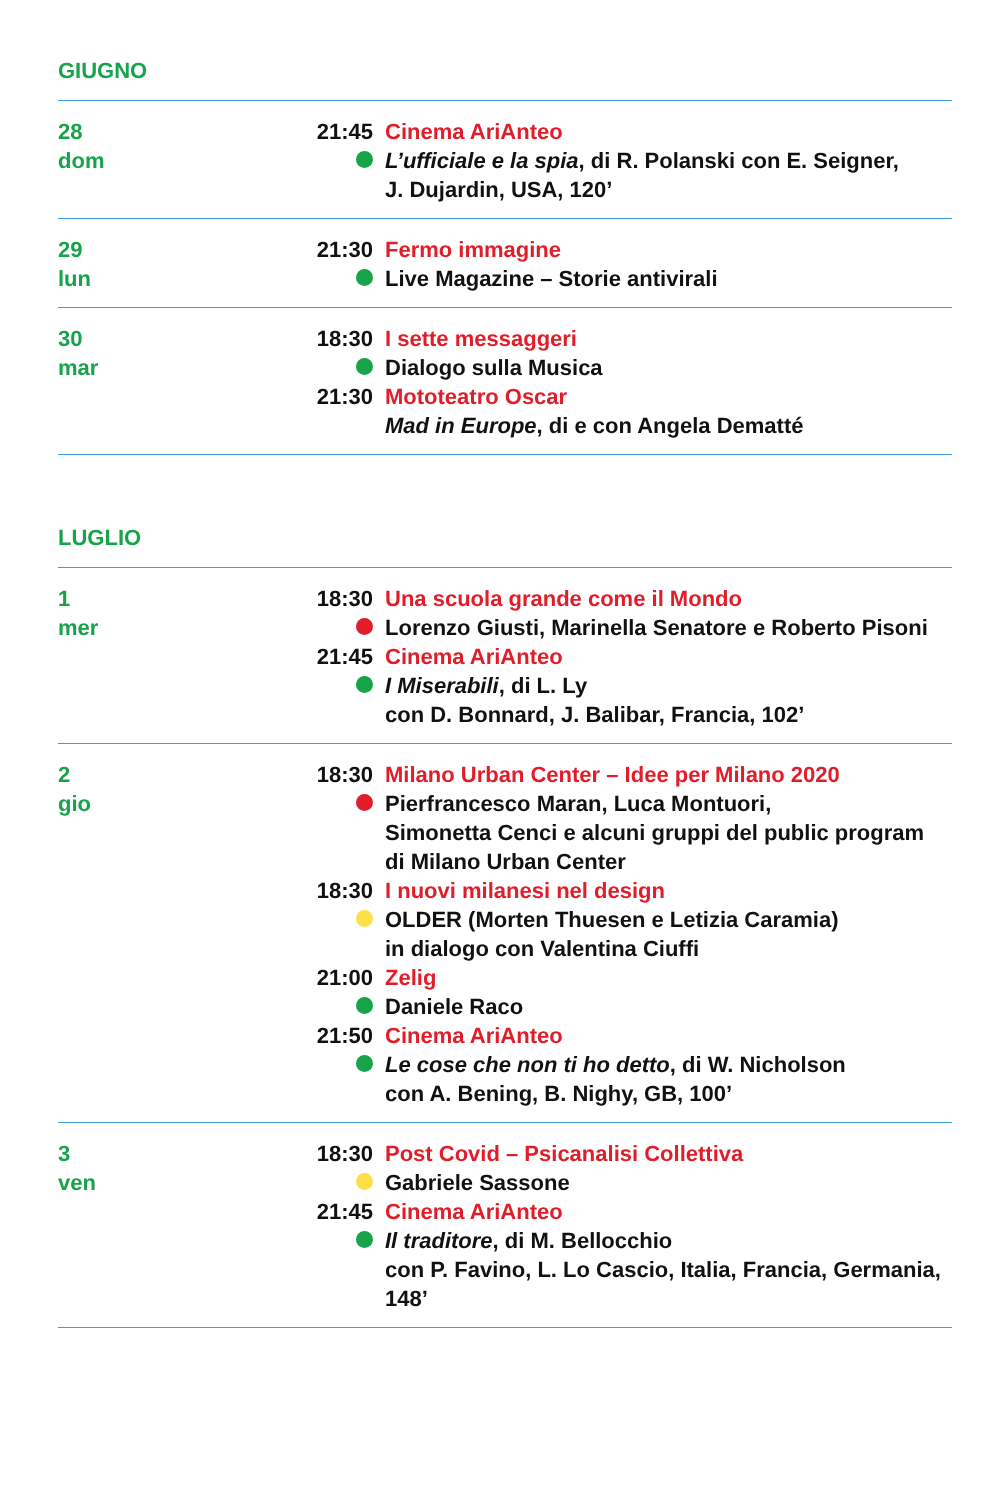GIUGNO
28
dom
21:45 Cinema AriAnteo
L’ufficiale e la spia, di R. Polanski con E. Seigner,
J. Dujardin, USA, 120’
29
lun
21:30 Fermo immagine
Live Magazine – Storie antivirali
30
mar
18:30 I sette messaggeri
Dialogo sulla Musica
21:30 Mototeatro Oscar
Mad in Europe, di e con Angela Dematté
LUGLIO
1
mer
18:30 Una scuola grande come il Mondo
Lorenzo Giusti, Marinella Senatore e Roberto Pisoni
21:45 Cinema AriAnteo
I Miserabili, di L. Ly
con D. Bonnard, J. Balibar, Francia, 102’
2
gio
18:30 Milano Urban Center – Idee per Milano 2020
Pierfrancesco Maran, Luca Montuori,
Simonetta Cenci e alcuni gruppi del public program
di Milano Urban Center
18:30 I nuovi milanesi nel design
OLDER (Morten Thuesen e Letizia Caramia)
in dialogo con Valentina Ciuffi
21:00 Zelig
Daniele Raco
21:50 Cinema AriAnteo
Le cose che non ti ho detto, di W. Nicholson
con A. Bening, B. Nighy, GB, 100’
3
ven
18:30 Post Covid – Psicanalisi Collettiva
Gabriele Sassone
21:45 Cinema AriAnteo
Il traditore, di M. Bellocchio
con P. Favino, L. Lo Cascio, Italia, Francia, Germania, 148’